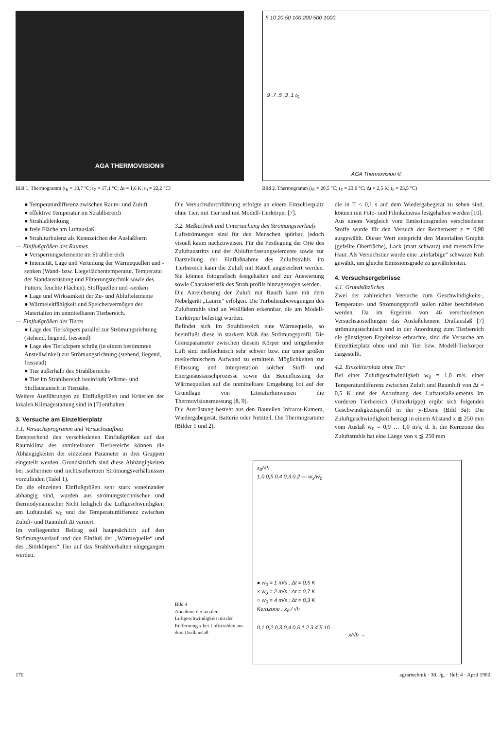AGA THERMOVISION®
Bild 1. Thermogramm (t<sub>R</sub> = 18,7 °C; t<sub>Z</sub> = 17,1 °C; Δt = 1,6 K; t<sub>0</sub> = 22,2 °C)
5 10 20 50 100 200 500 1000
.9 .7 .5 .3 .1 t<sub>0</sub>
AGA Thermovision ®
Bild 2. Thermogramm (t<sub>R</sub> = 20,5 °C; t<sub>Z</sub> = 23,0 °C; Δt = 2,5 K; t<sub>0</sub> = 23,5 °C)
● Temperaturdifferenz zwischen Raum- und Zuluft
● effektive Temperatur im Strahlbereich
● Strahlablenkung
● freie Fläche am Luftauslaß
● Strahlturbulenz als Kennzeichen der Auslaßform
— Einflußgrößen des Raumes
● Versperrungselemente im Strahlbereich
● Intensität, Lage und Verteilung der Wärmequellen und -senken (Wand- bzw. Liegeflächentemperatur, Temperatur der Standausrüstung und Fütterungstechnik sowie des Futters; feuchte Flächen), Stoffquellen und -senken
● Lage und Wirksamkeit der Zu- und Abluftelemente
● Wärmeleitfähigkeit und Speichervermögen der Materialien im unmittelbaren Tierbereich.
— Einflußgrößen des Tieres
● Lage des Tierkörpers parallel zur Strömungsrichtung (stehend, liegend, fressend)
● Lage des Tierkörpers schräg (in einem bestimmten Anstellwinkel) zur Strömungsrichtung (stehend, liegend, fressend)
● Tier außerhalb des Strahlbereichs
● Tier im Strahlbereich beeinflußt Wärme- und Stoffaustausch in Tiernähe.
Weitere Ausführungen zu Einflußgrößen und Kriterien der lokalen Klimagestaltung sind in [7] enthalten.
3. Versuche am Einzeltierplatz
3.1. Versuchsprogramm und Versuchsaufbau
Entsprechend den verschiedenen Einflußgrößen auf das Raumklima des unmittelbaren Tierbereichs können die Abhängigkeiten der einzelnen Parameter in drei Gruppen eingeteilt werden. Grundsätzlich sind diese Abhängigkeiten bei isothermen und nichtisothermen Strömungsverhältnissen vorzufinden (Tafel 1).
Da die einzelnen Einflußgrößen sehr stark voneinander abhängig sind, wurden aus strömungstechnischer und thermodynamischer Sicht lediglich die Luftgeschwindigkeit am Luftauslaß w<sub>0</sub> und die Temperaturdifferenz zwischen Zuluft- und Raumluft Δt variiert.
Im vorliegenden Beitrag soll hauptsächlich auf den Strömungsverlauf und den Einfluß der „Wärmequelle“ und des „Störkörpers“ Tier auf das Strahlverhalten eingegangen werden.
Die Versuchsdurchführung erfolgte an einem Einzeltierplatz ohne Tier, mit Tier und mit Modell-Tierkörper [7].
3.2. Meßtechnik und Untersuchung des Strömungsverlaufs
Luftströmungen sind für den Menschen spürbar, jedoch visuell kaum nachzuweisen. Für die Festlegung der Orte des Zuluftaustritts und der Ablufterfassungselemente sowie zur Darstellung der Einflußnahme des Zuluftstrahls im Tierbereich kann die Zuluft mit Rauch angereichert werden. Sie können fotografisch festgehalten und zur Auswertung sowie Charakteristik des Strahlprofils hinzugezogen werden.
Die Anreicherung der Zuluft mit Rauch kann mit dem Nebelgerät „Laurin“ erfolgen. Die Turbulenzbewegungen des Zuluftstrahls sind an Wollfäden erkennbar, die am Modell-Tierkörper befestigt wurden.
Befindet sich im Strahlbereich eine Wärmequelle, so beeinflußt diese in starkem Maß das Strömungsprofil. Die Grenzparameter zwischen diesem Körper und umgebender Luft sind meßtechnisch sehr schwer bzw. nur unter großen meßtechnischem Aufwand zu ermitteln. Möglichkeiten zur Erfassung und Interpretation solcher Stoff- und Energieaustauschprozesse sowie die Beeinflussung der Wärmequellen auf die unmittelbare Umgebung bot auf der Grundlage von Literaturhinweisen die Thermovisionsmessung [8, 9].
Die Ausrüstung besteht aus den Bauteilen Infrarot-Kamera, Wiedergabegerät, Batterie oder Netzteil. Die Thermogramme (Bilder 1 und 2),
die in T < 0,1 s auf dem Wiedergabegerät zu sehen sind, können mit Foto- und Filmkameras festgehalten werden [10].
Aus einem Vergleich vom Emissionsgraden verschiedener Stoffe wurde für den Versuch der Rechenwert ε = 0,98 ausgewählt. Dieser Wert entspricht den Materialien Graphit (gefeilte Oberfläche), Lack (matt schwarz) und menschliche Haut. Als Versuchstier wurde eine „einfarbige“ schwarze Kuh gewählt, um gleiche Emissionsgrade zu gewährleisten.
4. Versuchsergebnisse
4.1. Grundsätzliches
Zwei der zahlreichen Versuche zum Geschwindigkeits-, Temperatur- und Strömungsprofil sollen näher beschrieben werden. Da im Ergebnis von 46 verschiedenen Versuchsanstellungen das Auslaßelement Drallauslaß [7] strömungstechnisch und in der Anordnung zum Tierbereich die günstigsten Ergebnisse erbrachte, sind die Versuche am Einzeltierplatz ohne und mit Tier bzw. Modell-Tierkörper dargestellt.
4.2. Einzeltierplatz ohne Tier
Bei einer Zuluftgeschwindigkeit w<sub>0</sub> = 1,0 m/s, einer Temperaturdifferenz zwischen Zuluft und Raumluft von Δt = 0,5 K und der Anordnung des Luftauslaßelements im vorderen Tierbereich (Futterkrippe) ergibt sich folgendes Geschwindigkeitsprofil in der y-Ebene (Bild 3a): Die Zuluftgeschwindigkeit beträgt in einem Abstand x ≦ 250 mm vom Auslaß w<sub>0</sub> = 0,9 … 1,0 m/s, d. h. die Kernzone des Zuluftstrahls hat eine Länge von x ≦ 250 mm
Bild 4
Abnahme der axialen Luftgeschwindigkeit mit der Entfernung x bei Luftstrahlen aus dem Drallauslaß
x<sub>0</sub>/√h
1,0 0,5 0,4 0,3 0,2 — w<sub>x</sub>/w<sub>0</sub>
● w<sub>0</sub> = 1 m/s ; Δt = 0,5 K
× w<sub>0</sub> = 2 m/s ; Δt = 0,7 K
○ w<sub>0</sub> = 4 m/s ; Δt = 0,3 K
Kernzone : x<sub>0</sub> / √h
0,1 0,2 0,3 0,4 0,5 1 2 3 4 5 10
x/√h →
170 agrartechnik · 30. Jg. · Heft 4 · April 1980